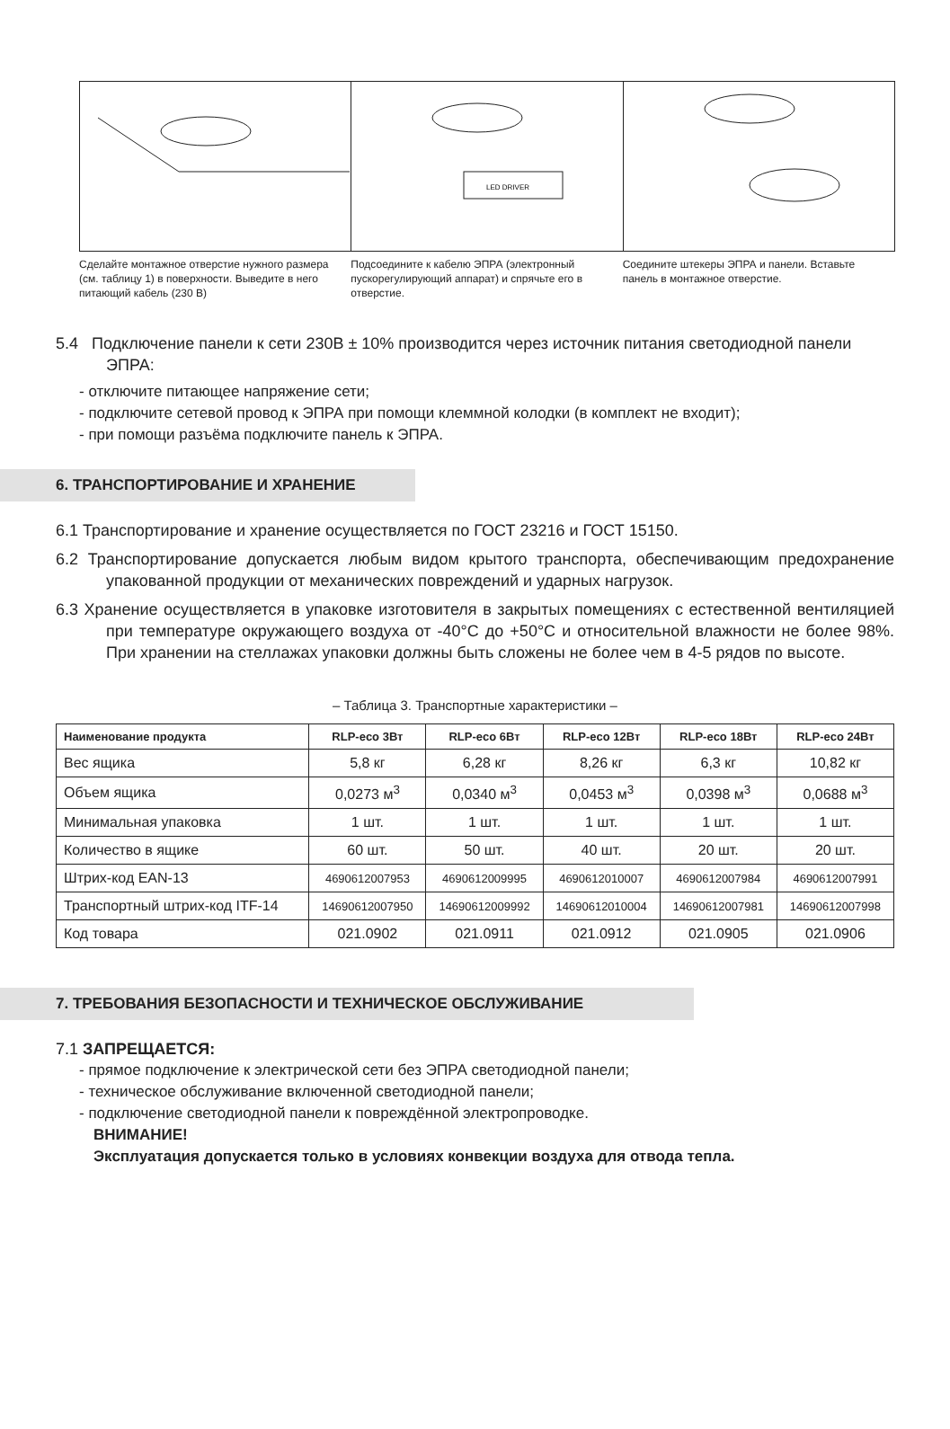Сделайте монтажное отверстие нужного размера (см. таблицу 1) в поверхности. Выведите в него питающий кабель (230 В)
LED DRIVER
Подсоедините к кабелю ЭПРА (электронный пускорегулирующий аппарат) и спрячьте его в отверстие.
Соедините штекеры ЭПРА и панели. Вставьте панель в монтажное отверстие.
5.4 Подключение панели к сети 230В ± 10% производится через источник питания светодиодной панели ЭПРА:
- отключите питающее напряжение сети;
- подключите сетевой провод к ЭПРА при помощи клеммной колодки (в комплект не входит);
- при помощи разъёма подключите панель к ЭПРА.
6. ТРАНСПОРТИРОВАНИЕ И ХРАНЕНИЕ
6.1 Транспортирование и хранение осуществляется по ГОСТ 23216 и ГОСТ 15150.
6.2 Транспортирование допускается любым видом крытого транспорта, обеспечивающим предохранение упакованной продукции от механических повреждений и ударных нагрузок.
6.3 Хранение осуществляется в упаковке изготовителя в закрытых помещениях с естественной вентиляцией при температуре окружающего воздуха от -40°C до +50°C и относительной влажности не более 98%. При хранении на стеллажах упаковки должны быть сложены не более чем в 4-5 рядов по высоте.
– Таблица 3. Транспортные характеристики –
| Наименование продукта | RLP-eco 3Вт | RLP-eco 6Вт | RLP-eco 12Вт | RLP-eco 18Вт | RLP-eco 24Вт |
| --- | --- | --- | --- | --- | --- |
| Вес ящика | 5,8 кг | 6,28 кг | 8,26 кг | 6,3 кг | 10,82 кг |
| Объем ящика | 0,0273 м<sup>3</sup> | 0,0340 м<sup>3</sup> | 0,0453 м<sup>3</sup> | 0,0398 м<sup>3</sup> | 0,0688 м<sup>3</sup> |
| Минимальная упаковка | 1 шт. | 1 шт. | 1 шт. | 1 шт. | 1 шт. |
| Количество в ящике | 60 шт. | 50 шт. | 40 шт. | 20 шт. | 20 шт. |
| Штрих-код EAN-13 | 4690612007953 | 4690612009995 | 4690612010007 | 4690612007984 | 4690612007991 |
| Транспортный штрих-код ITF-14 | 14690612007950 | 14690612009992 | 14690612010004 | 14690612007981 | 14690612007998 |
| Код товара | 021.0902 | 021.0911 | 021.0912 | 021.0905 | 021.0906 |
7. ТРЕБОВАНИЯ БЕЗОПАСНОСТИ И ТЕХНИЧЕСКОЕ ОБСЛУЖИВАНИЕ
7.1 ЗАПРЕЩАЕТСЯ:
- прямое подключение к электрической сети без ЭПРА светодиодной панели;
- техническое обслуживание включенной светодиодной панели;
- подключение светодиодной панели к повреждённой электропроводке.
ВНИМАНИЕ!
Эксплуатация допускается только в условиях конвекции воздуха для отвода тепла.